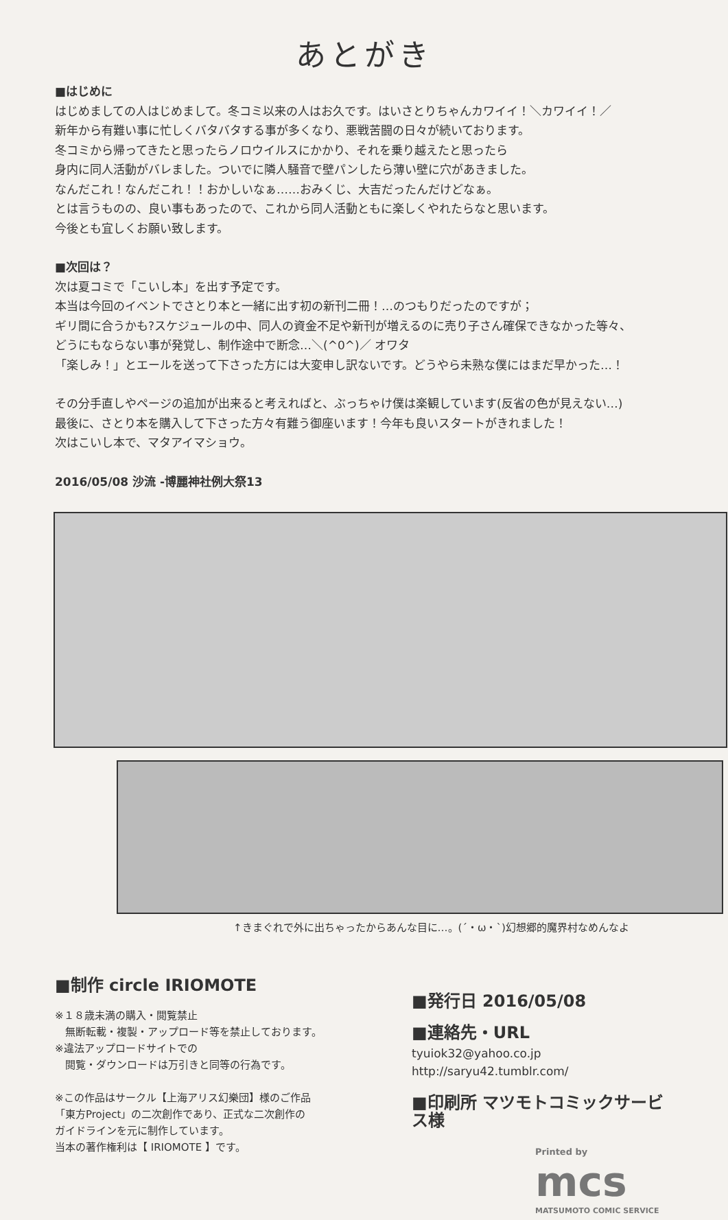あとがき
■はじめに
はじめましての人はじめまして。冬コミ以来の人はお久です。はいさとりちゃんカワイイ！＼カワイイ！／
新年から有難い事に忙しくバタバタする事が多くなり、悪戦苦闘の日々が続いております。
冬コミから帰ってきたと思ったらノロウイルスにかかり、それを乗り越えたと思ったら
身内に同人活動がバレました。ついでに隣人騒音で壁パンしたら薄い壁に穴があきました。
なんだこれ！なんだこれ！！おかしいなぁ……おみくじ、大吉だったんだけどなぁ。
とは言うものの、良い事もあったので、これから同人活動ともに楽しくやれたらなと思います。
今後とも宜しくお願い致します。
■次回は？
次は夏コミで「こいし本」を出す予定です。
本当は今回のイベントでさとり本と一緒に出す初の新刊二冊！…のつもりだったのですが；
ギリ間に合うかも?スケジュールの中、同人の資金不足や新刊が増えるのに売り子さん確保できなかった等々、
どうにもならない事が発覚し、制作途中で断念…＼(^0^)／ オワタ
「楽しみ！」とエールを送って下さった方には大変申し訳ないです。どうやら未熟な僕にはまだ早かった…！
その分手直しやページの追加が出来ると考えればと、ぶっちゃけ僕は楽観しています(反省の色が見えない…)
最後に、さとり本を購入して下さった方々有難う御座います！今年も良いスタートがきれました！
次はこいし本で、マタアイマショウ。
2016/05/08 沙流 -博麗神社例大祭13
↑きまぐれで外に出ちゃったからあんな目に…。(´・ω・`)幻想郷的魔界村なめんなよ
■制作 circle IRIOMOTE
※１８歳未満の購入・閲覧禁止
　無断転載・複製・アップロード等を禁止しております。
※違法アップロードサイトでの
　閲覧・ダウンロードは万引きと同等の行為です。
※この作品はサークル【上海アリス幻樂団】様のご作品
「東方Project」の二次創作であり、正式な二次創作の
ガイドラインを元に制作しています。
当本の著作権利は【 IRIOMOTE 】です。
■発行日 2016/05/08
■連絡先・URL
tyuiok32@yahoo.co.jp
http://saryu42.tumblr.com/
■印刷所 マツモトコミックサービス様
Printed by
mcs
MATSUMOTO COMIC SERVICE